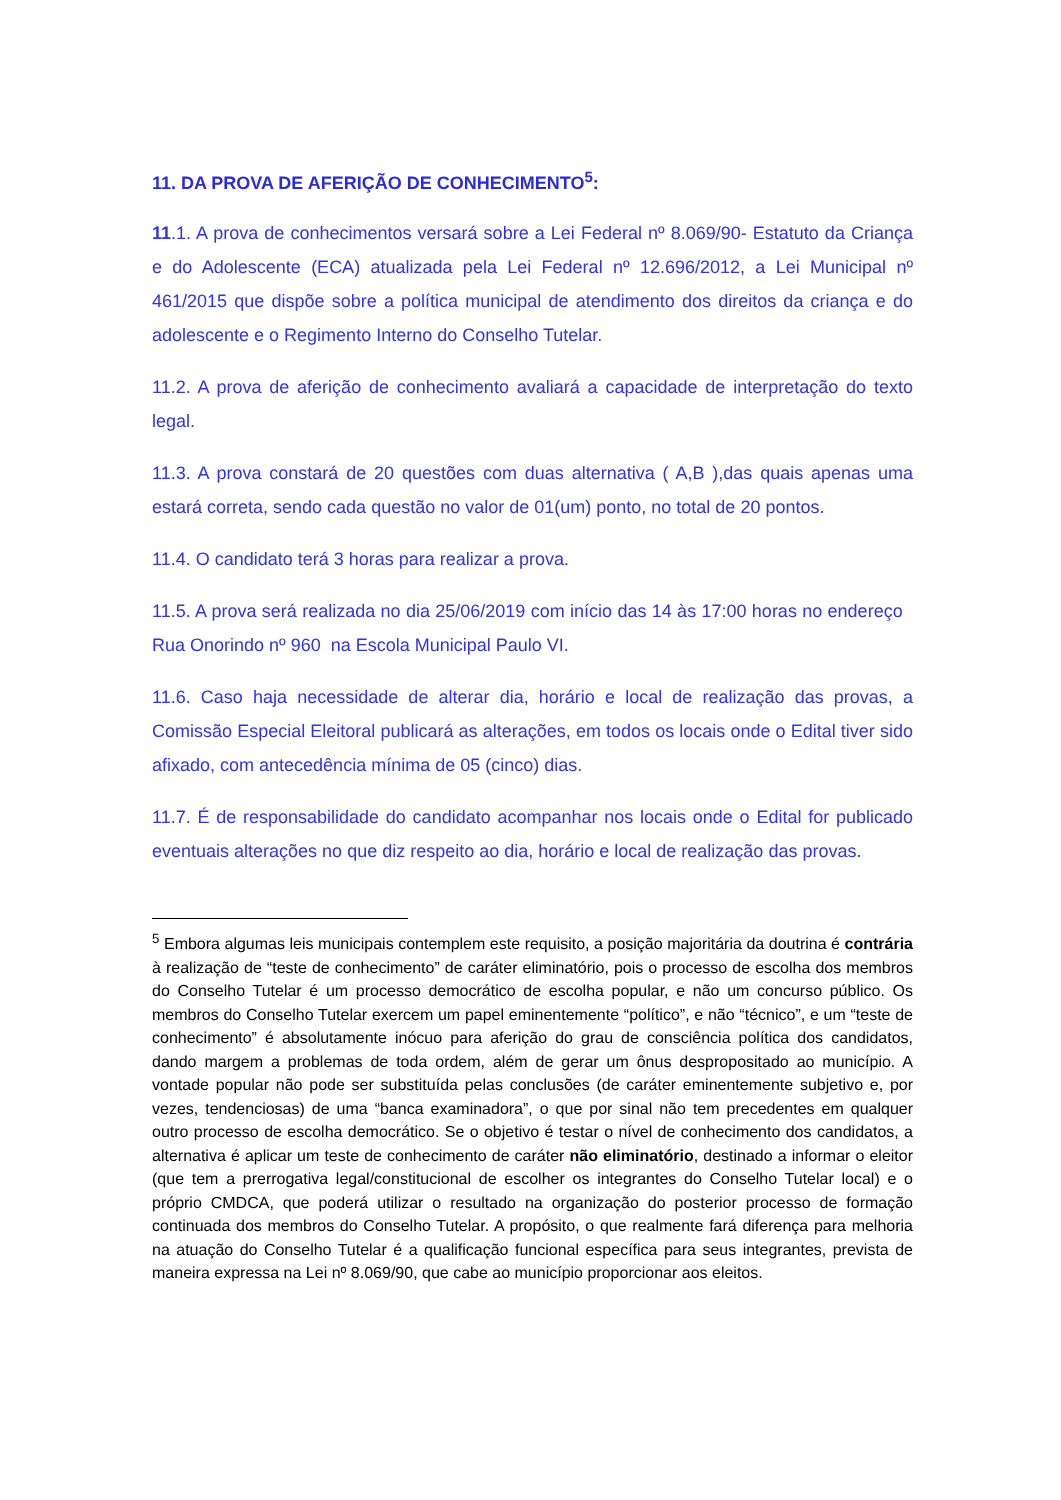11. DA PROVA DE AFERIÇÃO DE CONHECIMENTO<sup>5</sup>:
11.1. A prova de conhecimentos versará sobre a Lei Federal nº 8.069/90- Estatuto da Criança e do Adolescente (ECA) atualizada pela Lei Federal nº 12.696/2012, a Lei Municipal nº 461/2015 que dispõe sobre a política municipal de atendimento dos direitos da criança e do adolescente e o Regimento Interno do Conselho Tutelar.
11.2. A prova de aferição de conhecimento avaliará a capacidade de interpretação do texto legal.
11.3. A prova constará de 20 questões com duas alternativa ( A,B ),das quais apenas uma estará correta, sendo cada questão no valor de 01(um) ponto, no total de 20 pontos.
11.4. O candidato terá 3 horas para realizar a prova.
11.5. A prova será realizada no dia 25/06/2019 com início das 14 às 17:00 horas no endereço Rua Onorindo nº 960 na Escola Municipal Paulo VI.
11.6. Caso haja necessidade de alterar dia, horário e local de realização das provas, a Comissão Especial Eleitoral publicará as alterações, em todos os locais onde o Edital tiver sido afixado, com antecedência mínima de 05 (cinco) dias.
11.7. É de responsabilidade do candidato acompanhar nos locais onde o Edital for publicado eventuais alterações no que diz respeito ao dia, horário e local de realização das provas.
<sup>5</sup> Embora algumas leis municipais contemplem este requisito, a posição majoritária da doutrina é contrária à realização de “teste de conhecimento” de caráter eliminatório, pois o processo de escolha dos membros do Conselho Tutelar é um processo democrático de escolha popular, e não um concurso público. Os membros do Conselho Tutelar exercem um papel eminentemente “político”, e não “técnico”, e um “teste de conhecimento” é absolutamente inócuo para aferição do grau de consciência política dos candidatos, dando margem a problemas de toda ordem, além de gerar um ônus despropositado ao município. A vontade popular não pode ser substituída pelas conclusões (de caráter eminentemente subjetivo e, por vezes, tendenciosas) de uma “banca examinadora”, o que por sinal não tem precedentes em qualquer outro processo de escolha democrático. Se o objetivo é testar o nível de conhecimento dos candidatos, a alternativa é aplicar um teste de conhecimento de caráter não eliminatório, destinado a informar o eleitor (que tem a prerrogativa legal/constitucional de escolher os integrantes do Conselho Tutelar local) e o próprio CMDCA, que poderá utilizar o resultado na organização do posterior processo de formação continuada dos membros do Conselho Tutelar. A propósito, o que realmente fará diferença para melhoria na atuação do Conselho Tutelar é a qualificação funcional específica para seus integrantes, prevista de maneira expressa na Lei nº 8.069/90, que cabe ao município proporcionar aos eleitos.